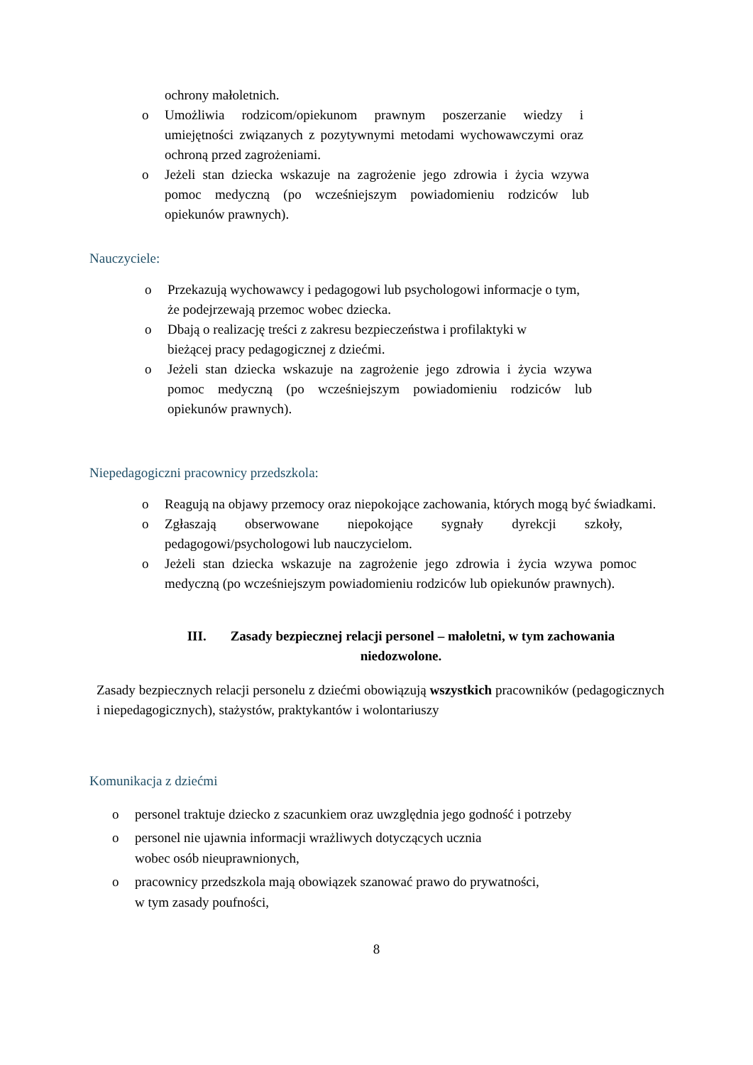ochrony małoletnich.
o Umożliwia rodzicom/opiekunom prawnym poszerzanie wiedzy i umiejętności związanych z pozytywnymi metodami wychowawczymi oraz ochroną przed zagrożeniami.
o Jeżeli stan dziecka wskazuje na zagrożenie jego zdrowia i życia wzywa pomoc medyczną (po wcześniejszym powiadomieniu rodziców lub opiekunów prawnych).
Nauczyciele:
o Przekazują wychowawcy i pedagogowi lub psychologowi informacje o tym, że podejrzewają przemoc wobec dziecka.
o Dbają o realizację treści z zakresu bezpieczeństwa i profilaktyki w
bieżącej pracy pedagogicznej z dziećmi.
o Jeżeli stan dziecka wskazuje na zagrożenie jego zdrowia i życia wzywa pomoc medyczną (po wcześniejszym powiadomieniu rodziców lub opiekunów prawnych).
Niepedagogiczni pracownicy przedszkola:
o Reagują na objawy przemocy oraz niepokojące zachowania, których mogą być świadkami.
o Zgłaszają obserwowane niepokojące sygnały dyrekcji szkoły, pedagogowi/psychologowi lub nauczycielom.
o Jeżeli stan dziecka wskazuje na zagrożenie jego zdrowia i życia wzywa pomoc medyczną (po wcześniejszym powiadomieniu rodziców lub opiekunów prawnych).
III. Zasady bezpiecznej relacji personel – małoletni, w tym zachowania niedozwolone.
Zasady bezpiecznych relacji personelu z dziećmi obowiązują wszystkich pracowników (pedagogicznych i niepedagogicznych), stażystów, praktykantów i wolontariuszy
Komunikacja z dziećmi
o personel traktuje dziecko z szacunkiem oraz uwzględnia jego godność i potrzeby
o personel nie ujawnia informacji wrażliwych dotyczących ucznia
wobec osób nieuprawnionych,
o pracownicy przedszkola mają obowiązek szanować prawo do prywatności,
w tym zasady poufności,
8